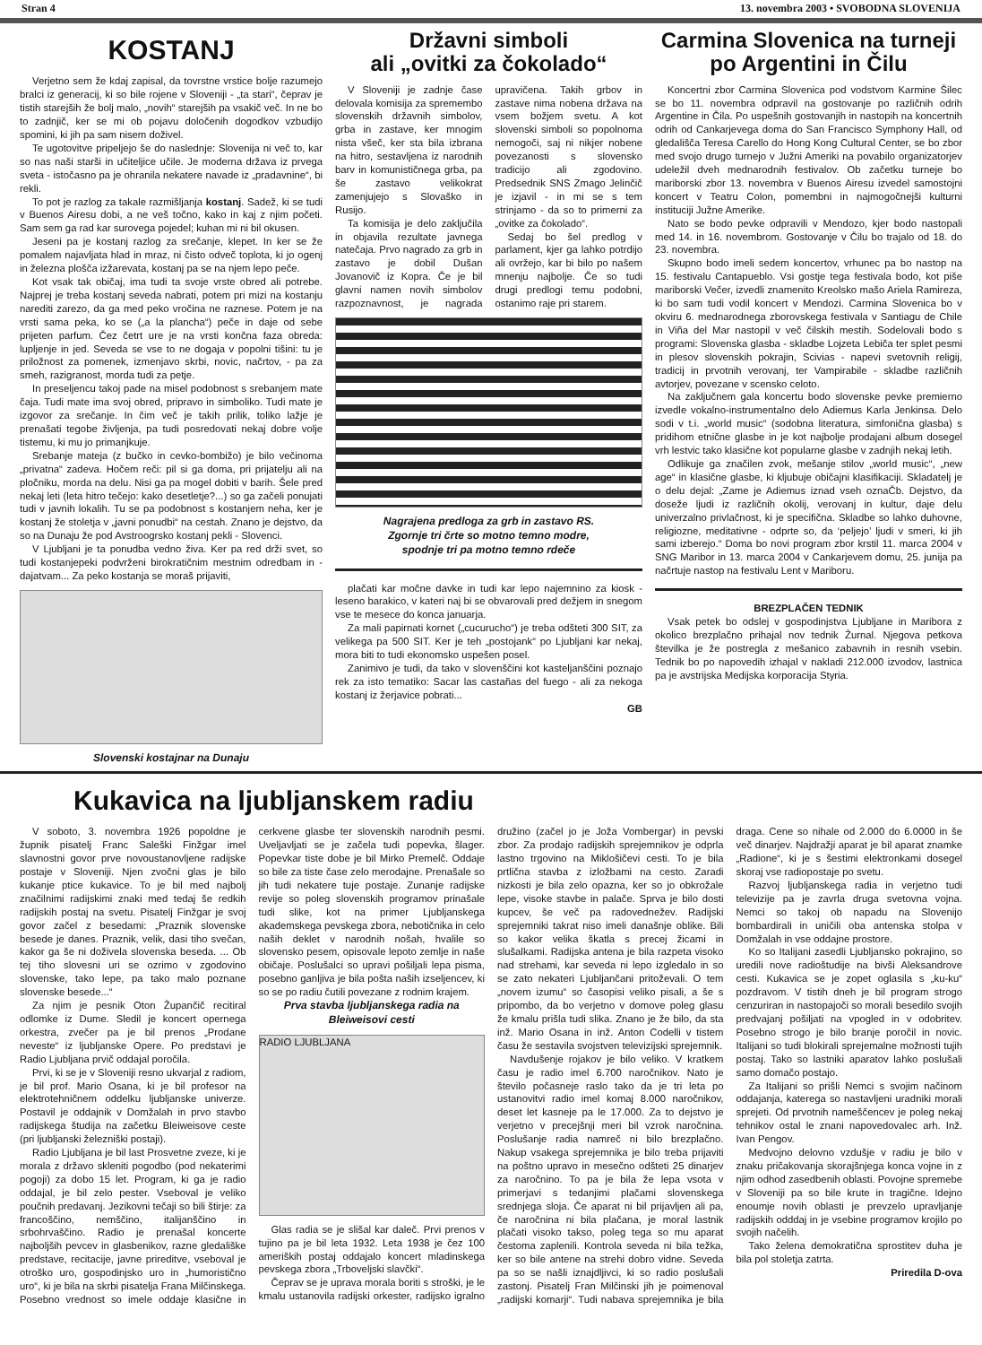Stran 4 13. novembra 2003 • SVOBODNA SLOVENIJA
KOSTANJ
Verjetno sem že kdaj zapisal, da tovrstne vrstice bolje razumejo bralci iz generacij, ki so bile rojene v Sloveniji - „ta stari“, čeprav je tistih starejših že bolj malo, „novih“ starejših pa vsakič več. In ne bo to zadnjič, ker se mi ob pojavu določenih dogodkov vzbudijo spomini, ki jih pa sam nisem doživel.
Te ugotovitve pripeljejo še do naslednje: Slovenija ni več to, kar so nas naši starši in učiteljice učile. Je moderna država iz prvega sveta - istočasno pa je ohranila nekatere navade iz „pradavnine“, bi rekli.
To pot je razlog za takale razmišljanja kostanj. Sadež, ki se tudi v Buenos Airesu dobi, a ne veš točno, kako in kaj z njim početi. Sam sem ga rad kar surovega pojedel; kuhan mi ni bil okusen.
Jeseni pa je kostanj razlog za srečanje, klepet. In ker se že pomalem najavljata hlad in mraz, ni čisto odveč toplota, ki jo ogenj in železna plošča izžarevata, kostanj pa se na njem lepo peče.
Kot vsak tak običaj, ima tudi ta svoje vrste obred ali potrebe. Najprej je treba kostanj seveda nabrati, potem pri mizi na kostanju narediti zarezo, da ga med peko vročina ne raznese. Potem je na vrsti sama peka, ko se („a la plancha“) peče in daje od sebe prijeten parfum. Čez četrt ure je na vrsti končna faza obreda: lupljenje in jed. Seveda se vse to ne dogaja v popolni tišini: tu je priložnost za pomenek, izmenjavo skrbi, novic, načrtov, - pa za smeh, razigranost, morda tudi za petje.
In preseljencu takoj pade na misel podobnost s srebanjem mate čaja. Tudi mate ima svoj obred, pripravo in simboliko. Tudi mate je izgovor za srečanje. In čim več je takih prilik, toliko lažje je prenašati tegobe življenja, pa tudi posredovati nekaj dobre volje tistemu, ki mu jo primanjkuje.
Srebanje mateja (z bučko in cevko-bombižo) je bilo večinoma „privatna“ zadeva. Hočem reči: pil si ga doma, pri prijatelju ali na pločniku, morda na delu. Nisi ga pa mogel dobiti v barih. Šele pred nekaj leti (leta hitro tečejo: kako desetletje?...) so ga začeli ponujati tudi v javnih lokalih. Tu se pa podobnost s kostanjem neha, ker je kostanj že stoletja v „javni ponudbi“ na cestah. Znano je dejstvo, da so na Dunaju že pod Avstroogrsko kostanj pekli - Slovenci.
V Ljubljani je ta ponudba vedno živa. Ker pa red drži svet, so tudi kostanjepeki podvrženi birokratičnim mestnim odredbam in - dajatvam... Za peko kostanja se moraš prijaviti,
Slovenski kostajnar na Dunaju
Državni simboli
ali „ovitki za čokolado“
V Sloveniji je zadnje čase delovala komisija za spremembo slovenskih državnih simbolov, grba in zastave, ker mnogim nista všeč, ker sta bila izbrana na hitro, sestavljena iz narodnih barv in komunističnega grba, pa še zastavo velikokrat zamenjujejo s Slovaško in Rusijo.
Ta komisija je delo zaključila in objavila rezultate javnega natečaja. Prvo nagrado za grb in zastavo je dobil Dušan Jovanovič iz Kopra. Če je bil glavni namen novih simbolov razpoznavnost, je nagrada upravičena. Takih grbov in zastave nima nobena država na vsem božjem svetu. A kot slovenski simboli so popolnoma nemogoči, saj ni nikjer nobene povezanosti s slovensko tradicijo ali zgodovino. Predsednik SNS Zmago Jelinčič je izjavil - in mi se s tem strinjamo - da so to primerni za „ovitke za čokolado“.
Sedaj bo šel predlog v parlament, kjer ga lahko potrdijo ali ovržejo, kar bi bilo po našem mnenju najbolje. Če so tudi drugi predlogi temu podobni, ostanimo raje pri starem.
Nagrajena predloga za grb in zastavo RS.
Zgornje tri črte so motno temno modre,
spodnje tri pa motno temno rdeče
plačati kar močne davke in tudi kar lepo najemnino za kiosk - leseno barakico, v kateri naj bi se obvarovali pred dežjem in snegom vse te mesece do konca januarja.
Za mali papirnati kornet („cucurucho“) je treba odšteti 300 SIT, za velikega pa 500 SIT. Ker je teh „postojank“ po Ljubljani kar nekaj, mora biti to tudi ekonomsko uspešen posel.
Zanimivo je tudi, da tako v slovenščini kot kasteljanščini poznajo rek za isto tematiko: Sacar las castañas del fuego - ali za nekoga kostanj iz žerjavice pobrati...
GB
Carmina Slovenica na turneji
po Argentini in Čilu
Koncertni zbor Carmina Slovenica pod vodstvom Karmine Šilec se bo 11. novembra odpravil na gostovanje po različnih odrih Argentine in Čila. Po uspešnih gostovanjih in nastopih na koncertnih odrih od Cankarjevega doma do San Francisco Symphony Hall, od gledališča Teresa Carello do Hong Kong Cultural Center, se bo zbor med svojo drugo turnejo v Južni Ameriki na povabilo organizatorjev udeležil dveh mednarodnih festivalov. Ob začetku turneje bo mariborski zbor 13. novembra v Buenos Airesu izvedel samostojni koncert v Teatru Colon, pomembni in najmogočnejši kulturni instituciji Južne Amerike.
Nato se bodo pevke odpravili v Mendozo, kjer bodo nastopali med 14. in 16. novembrom. Gostovanje v Čilu bo trajalo od 18. do 23. novembra.
Skupno bodo imeli sedem koncertov, vrhunec pa bo nastop na 15. festivalu Cantapueblo. Vsi gostje tega festivala bodo, kot piše mariborski Večer, izvedli znamenito Kreolsko mašo Ariela Ramireza, ki bo sam tudi vodil koncert v Mendozi. Carmina Slovenica bo v okviru 6. mednarodnega zborovskega festivala v Santiagu de Chile in Viña del Mar nastopil v več čilskih mestih. Sodelovali bodo s programi: Slovenska glasba - skladbe Lojzeta Lebiča ter splet pesmi in plesov slovenskih pokrajin, Scivias - napevi svetovnih religij, tradicij in prvotnih verovanj, ter Vampirabile - skladbe različnih avtorjev, povezane v scensko celoto.
Na zaključnem gala koncertu bodo slovenske pevke premierno izvedle vokalno-instrumentalno delo Adiemus Karla Jenkinsa. Delo sodi v t.i. „world music“ (sodobna literatura, simfonična glasba) s pridihom etnične glasbe in je kot najbolje prodajani album dosegel vrh lestvic tako klasične kot popularne glasbe v zadnjih nekaj letih.
Odlikuje ga značilen zvok, mešanje stilov „world music“, „new age“ in klasične glasbe, ki kljubuje običajni klasifikaciji. Skladatelj je o delu dejal: „Zame je Adiemus iznad vseh oznaČb. Dejstvo, da doseže ljudi iz različnih okolij, verovanj in kultur, daje delu univerzalno privlačnost, ki je specifična. Skladbe so lahko duhovne, religiozne, meditativne - odprte so, da ‘peljejo’ ljudi v smeri, ki jih sami izberejo.“ Doma bo novi program zbor krstil 11. marca 2004 v SNG Maribor in 13. marca 2004 v Cankarjevem domu, 25. junija pa načrtuje nastop na festivalu Lent v Mariboru.
BREZPLAČEN TEDNIK
Vsak petek bo odslej v gospodinjstva Ljubljane in Maribora z okolico brezplačno prihajal nov tednik Žurnal. Njegova petkova številka je že postregla z mešanico zabavnih in resnih vsebin. Tednik bo po napovedih izhajal v nakladi 212.000 izvodov, lastnica pa je avstrijska Medijska korporacija Styria.
Kukavica na ljubljanskem radiu
V soboto, 3. novembra 1926 popoldne je župnik pisatelj Franc Saleški Finžgar imel slavnostni govor prve novoustanovljene radijske postaje v Sloveniji. Njen zvočni glas je bilo kukanje ptice kukavice. To je bil med najbolj značilnimi radijskimi znaki med tedaj še redkih radijskih postaj na svetu. Pisatelj Finžgar je svoj govor začel z besedami: „Praznik slovenske besede je danes. Praznik, velik, dasi tiho svečan, kakor ga še ni doživela slovenska beseda. ... Ob tej tiho slovesni uri se ozrimo v zgodovino slovenske, tako lepe, pa tako malo poznane slovenske besede...“
Za njim je pesnik Oton Župančič recitiral odlomke iz Dume. Sledil je koncert opernega orkestra, zvečer pa je bil prenos „Prodane neveste“ iz ljubljanske Opere. Po predstavi je Radio Ljubljana prvič oddajal poročila.
Prvi, ki se je v Sloveniji resno ukvarjal z radiom, je bil prof. Mario Osana, ki je bil profesor na elektrotehničnem oddelku ljubljanske univerze. Postavil je oddajnik v Domžalah in prvo stavbo radijskega študija na začetku Bleiweisove ceste (pri ljubljanski železniški postaji).
Radio Ljubljana je bil last Prosvetne zveze, ki je morala z državo skleniti pogodbo (pod nekaterimi pogoji) za dobo 15 let. Program, ki ga je radio oddajal, je bil zelo pester. Vseboval je veliko poučnih predavanj. Jezikovni tečaji so bili štirje: za francoščino, nemščino, italijanščino in srbohrvaščino. Radio je prenašal koncerte najboljših pevcev in glasbenikov, razne gledališke predstave, recitacije, javne prireditve, vseboval je otroško uro, gospodinjsko uro in „humoristično uro“, ki je bila na skrbi pisatelja Frana Milčinskega. Posebno vrednost so imele oddaje klasične in cerkvene glasbe ter slovenskih narodnih pesmi. Uveljavljati se je začela tudi popevka, šlager. Popevkar tiste dobe je bil Mirko Premelč. Oddaje so bile za tiste čase zelo merodajne. Prenašale so jih tudi nekatere tuje postaje. Zunanje radijske revije so poleg slovenskih programov prinašale tudi slike, kot na primer Ljubljanskega akademskega pevskega zbora, nebotičnika in celo naših deklet v narodnih nošah, hvalile so slovensko pesem, opisovale lepoto zemlje in naše običaje. Poslušalci so upravi pošiljali lepa pisma, posebno ganljiva je bila pošta naših izseljencev, ki so se po radiu čutili povezane z rodnim krajem.
Prva stavba ljubljanskega radia na Bleiweisovi cesti
RADIO LJUBLJANA
Glas radia se je slišal kar daleč. Prvi prenos v tujino pa je bil leta 1932. Leta 1938 je čez 100 ameriških postaj oddajalo koncert mladinskega pevskega zbora „Trboveljski slavčki“.
Čeprav se je uprava morala boriti s stroški, je le kmalu ustanovila radijski orkester, radijsko igralno družino (začel jo je Joža Vombergar) in pevski zbor. Za prodajo radijskih sprejemnikov je odprla lastno trgovino na Miklošičevi cesti. To je bila prtlična stavba z izložbami na cesto. Zaradi nizkosti je bila zelo opazna, ker so jo obkrožale lepe, visoke stavbe in palače. Sprva je bilo dosti kupcev, še več pa radovednežev. Radijski sprejemniki takrat niso imeli današnje oblike. Bili so kakor velika škatla s precej žicami in slušalkami. Radijska antena je bila razpeta visoko nad strehami, kar seveda ni lepo izgledalo in so se zato nekateri Ljubljančani pritoževali. O tem „novem izumu“ so časopisi veliko pisali, a še s pripombo, da bo verjetno v domove poleg glasu že kmalu prišla tudi slika. Znano je že bilo, da sta inž. Mario Osana in inž. Anton Codelli v tistem času že sestavila svojstven televizijski sprejemnik.
Navdušenje rojakov je bilo veliko. V kratkem času je radio imel 6.700 naročnikov. Nato je število počasneje raslo tako da je tri leta po ustanovitvi radio imel komaj 8.000 naročnikov, deset let kasneje pa le 17.000. Za to dejstvo je verjetno v precejšnji meri bil vzrok naročnina. Poslušanje radia namreč ni bilo brezplačno. Nakup vsakega sprejemnika je bilo treba prijaviti na poštno upravo in mesečno odšteti 25 dinarjev za naročnino. To pa je bila že lepa vsota v primerjavi s tedanjimi plačami slovenskega srednjega sloja. Če aparat ni bil prijavljen ali pa, če naročnina ni bila plačana, je moral lastnik plačati visoko takso, poleg tega so mu aparat čestoma zaplenili. Kontrola seveda ni bila težka, ker so bile antene na strehi dobro vidne. Seveda pa so se našli iznajdljivci, ki so radio poslušali zastonj. Pisatelj Fran Milčinski jih je poimenoval „radijski komarji“. Tudi nabava sprejemnika je bila draga. Cene so nihale od 2.000 do 6.0000 in še več dinarjev. Najdražji aparat je bil aparat znamke „Radione“, ki je s šestimi elektronkami dosegel skoraj vse radiopostaje po svetu.
Razvoj ljubljanskega radia in verjetno tudi televizije pa je zavrla druga svetovna vojna. Nemci so takoj ob napadu na Slovenijo bombardirali in uničili oba antenska stolpa v Domžalah in vse oddajne prostore.
Ko so Italijani zasedli Ljubljansko pokrajino, so uredili nove radioštudije na bivši Aleksandrove cesti. Kukavica se je zopet oglasila s „ku-ku“ pozdravom. V tistih dneh je bil program strogo cenzuriran in nastopajoči so morali besedilo svojih predvajanj pošiljati na vpogled in v odobritev. Posebno strogo je bilo branje poročil in novic. Italijani so tudi blokirali sprejemalne možnosti tujih postaj. Tako so lastniki aparatov lahko poslušali samo domačo postajo.
Za Italijani so prišli Nemci s svojim načinom oddajanja, katerega so nastavljeni uradniki morali sprejeti. Od prvotnih nameščencev je poleg nekaj tehnikov ostal le znani napovedovalec arh. Inž. Ivan Pengov.
Medvojno delovno vzdušje v radiu je bilo v znaku pričakovanja skorajšnjega konca vojne in z njim odhod zasedbenih oblasti. Povojne spremebe v Sloveniji pa so bile krute in tragične. Idejno enoumje novih oblasti je prevzelo upravljanje radijskih odddaj in je vsebine programov krojilo po svojih načelih.
Tako želena demokratična sprostitev duha je bila pol stoletja zatrta.
Priredila D-ova